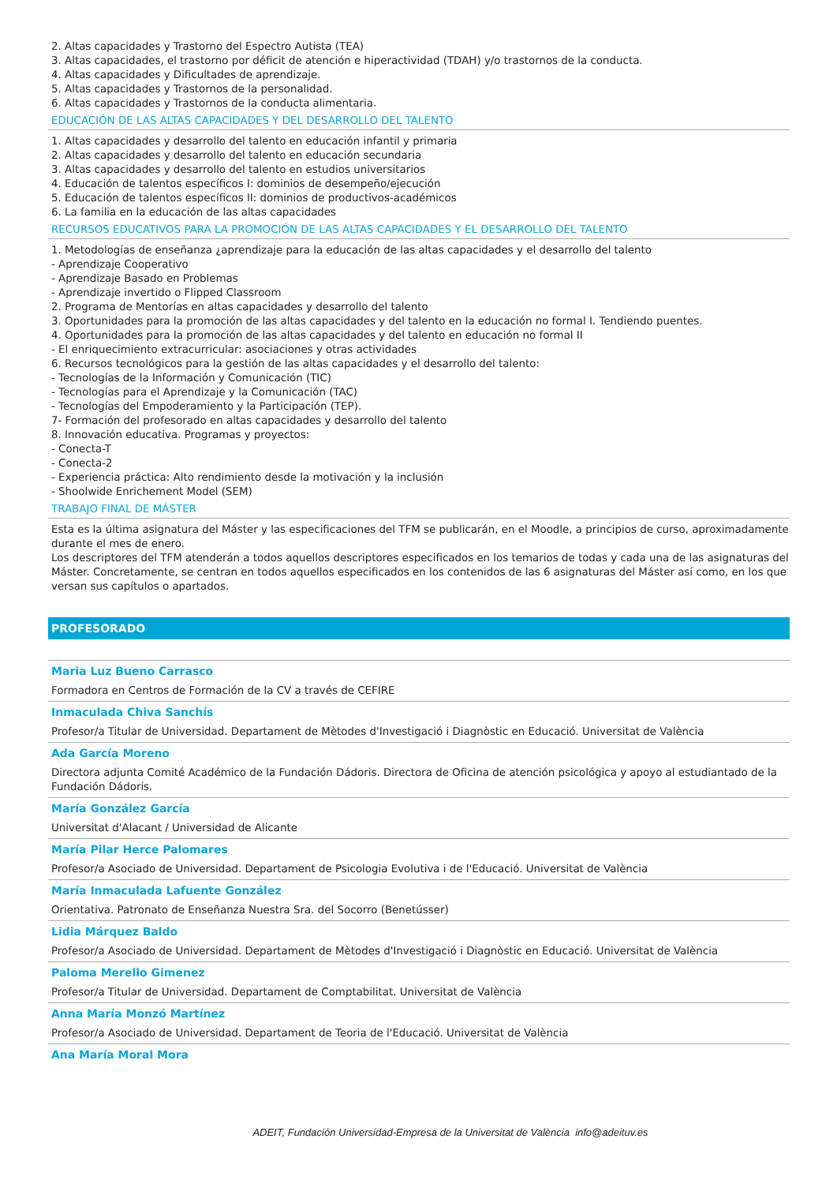2. Altas capacidades y Trastorno del Espectro Autista (TEA)
3. Altas capacidades, el trastorno por déficit de atención e hiperactividad (TDAH) y/o trastornos de la conducta.
4. Altas capacidades y Dificultades de aprendizaje.
5. Altas capacidades y Trastornos de la personalidad.
6. Altas capacidades y Trastornos de la conducta alimentaria.
EDUCACIÓN DE LAS ALTAS CAPACIDADES Y DEL DESARROLLO DEL TALENTO
1. Altas capacidades y desarrollo del talento en educación infantil y primaria
2. Altas capacidades y desarrollo del talento en educación secundaria
3. Altas capacidades y desarrollo del talento en estudios universitarios
4. Educación de talentos específicos I: dominios de desempeño/ejecución
5. Educación de talentos específicos II: dominios de productivos-académicos
6. La familia en la educación de las altas capacidades
RECURSOS EDUCATIVOS PARA LA PROMOCIÓN DE LAS ALTAS CAPACIDADES Y EL DESARROLLO DEL TALENTO
1. Metodologías de enseñanza ¿aprendizaje para la educación de las altas capacidades y el desarrollo del talento
- Aprendizaje Cooperativo
- Aprendizaje Basado en Problemas
- Aprendizaje invertido o Flipped Classroom
2. Programa de Mentorías en altas capacidades y desarrollo del talento
3. Oportunidades para la promoción de las altas capacidades y del talento en la educación no formal I. Tendiendo puentes.
4. Oportunidades para la promoción de las altas capacidades y del talento en educación no formal II
- El enriquecimiento extracurricular: asociaciones y otras actividades
6. Recursos tecnológicos para la gestión de las altas capacidades y el desarrollo del talento:
- Tecnologías de la Información y Comunicación (TIC)
- Tecnologías para el Aprendizaje y la Comunicación (TAC)
- Tecnologías del Empoderamiento y la Participación (TEP).
7- Formación del profesorado en altas capacidades y desarrollo del talento
8. Innovación educativa. Programas y proyectos:
- Conecta-T
- Conecta-2
- Experiencia práctica: Alto rendimiento desde la motivación y la inclusión
- Shoolwide Enrichement Model (SEM)
TRABAJO FINAL DE MÁSTER
Esta es la última asignatura del Máster y las especificaciones del TFM se publicarán, en el Moodle, a principios de curso, aproximadamente durante el mes de enero.
Los descriptores del TFM atenderán a todos aquellos descriptores especificados en los temarios de todas y cada una de las asignaturas del Máster. Concretamente, se centran en todos aquellos especificados en los contenidos de las 6 asignaturas del Máster así como, en los que versan sus capítulos o apartados.
PROFESORADO
Maria Luz Bueno Carrasco
Formadora en Centros de Formación de la CV a través de CEFIRE
Inmaculada Chiva Sanchís
Profesor/a Titular de Universidad. Departament de Mètodes d'Investigació i Diagnòstic en Educació. Universitat de València
Ada García Moreno
Directora adjunta Comité Académico de la Fundación Dádoris. Directora de Oficina de atención psicológica y apoyo al estudiantado de la Fundación Dádoris.
María González García
Universitat d'Alacant / Universidad de Alicante
María Pilar Herce Palomares
Profesor/a Asociado de Universidad. Departament de Psicologia Evolutiva i de l'Educació. Universitat de València
María Inmaculada Lafuente González
Orientativa. Patronato de Enseñanza Nuestra Sra. del Socorro (Benetússer)
Lidia Márquez Baldo
Profesor/a Asociado de Universidad. Departament de Mètodes d'Investigació i Diagnòstic en Educació. Universitat de València
Paloma Merello Gimenez
Profesor/a Titular de Universidad. Departament de Comptabilitat. Universitat de València
Anna María Monzó Martínez
Profesor/a Asociado de Universidad. Departament de Teoria de l'Educació. Universitat de València
Ana María Moral Mora
ADEIT, Fundación Universidad-Empresa de la Universitat de València info@adeituv.es